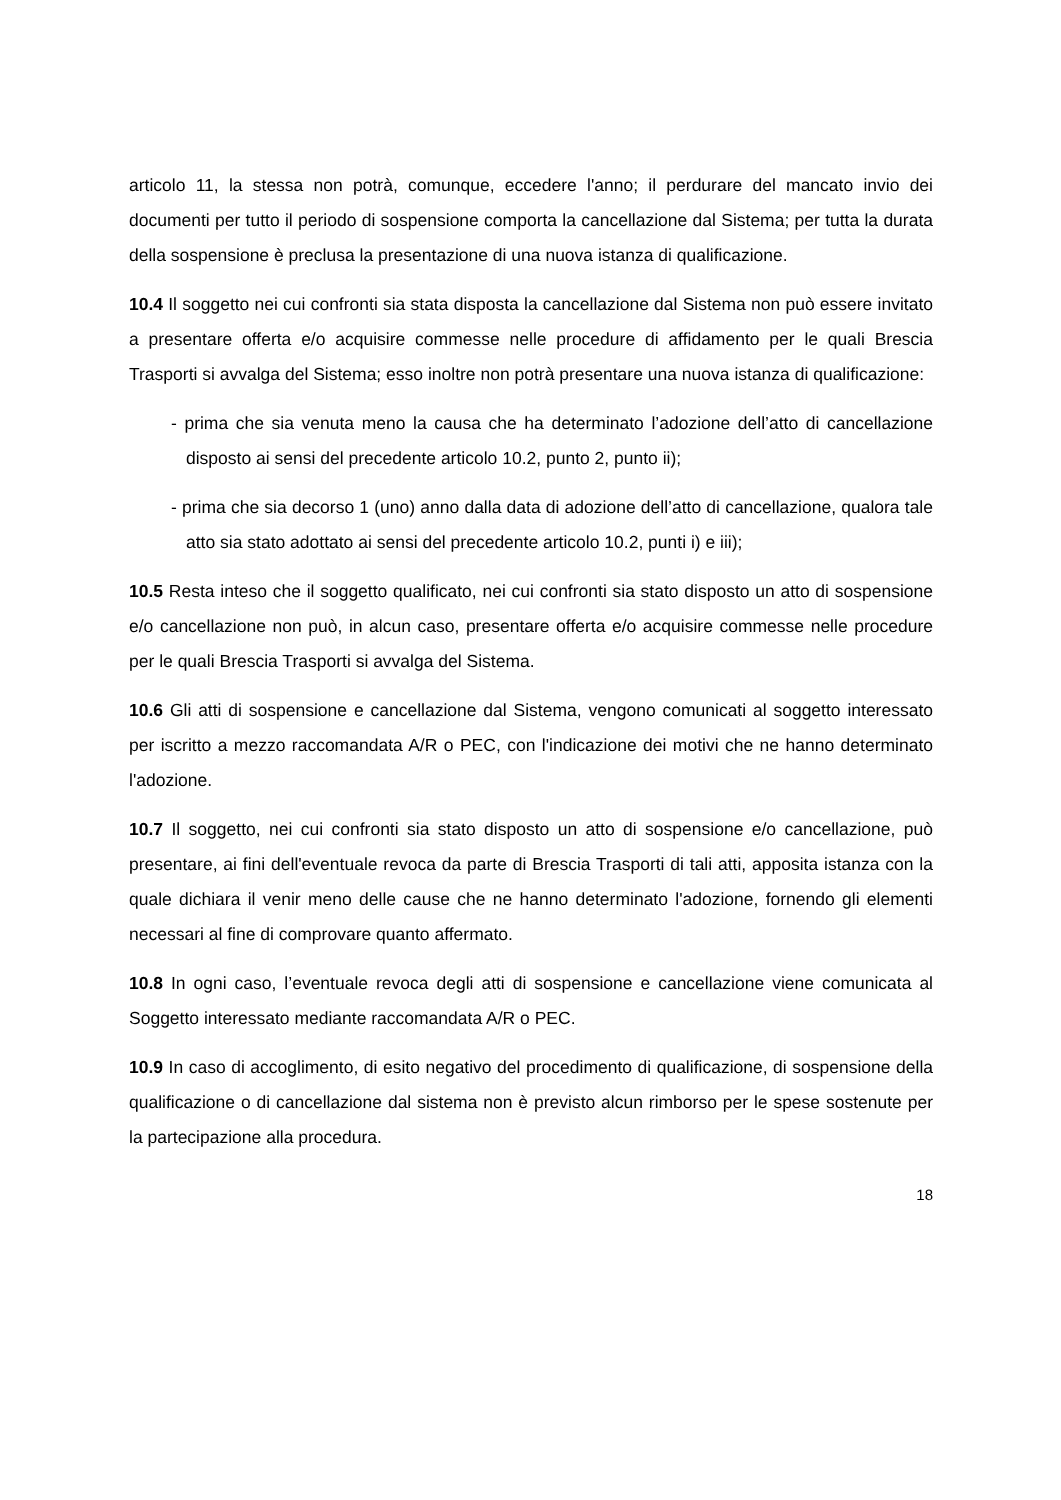articolo 11, la stessa non potrà, comunque, eccedere l'anno; il perdurare del mancato invio dei documenti per tutto il periodo di sospensione comporta la cancellazione dal Sistema; per tutta la durata della sospensione è preclusa la presentazione di una nuova istanza di qualificazione.
10.4 Il soggetto nei cui confronti sia stata disposta la cancellazione dal Sistema non può essere invitato a presentare offerta e/o acquisire commesse nelle procedure di affidamento per le quali Brescia Trasporti si avvalga del Sistema; esso inoltre non potrà presentare una nuova istanza di qualificazione:
- prima che sia venuta meno la causa che ha determinato l’adozione dell’atto di cancellazione disposto ai sensi del precedente articolo 10.2, punto 2, punto ii);
- prima che sia decorso 1 (uno) anno dalla data di adozione dell’atto di cancellazione, qualora tale atto sia stato adottato ai sensi del precedente articolo 10.2, punti i) e iii);
10.5 Resta inteso che il soggetto qualificato, nei cui confronti sia stato disposto un atto di sospensione e/o cancellazione non può, in alcun caso, presentare offerta e/o acquisire commesse nelle procedure per le quali Brescia Trasporti si avvalga del Sistema.
10.6 Gli atti di sospensione e cancellazione dal Sistema, vengono comunicati al soggetto interessato per iscritto a mezzo raccomandata A/R o PEC, con l'indicazione dei motivi che ne hanno determinato l'adozione.
10.7 Il soggetto, nei cui confronti sia stato disposto un atto di sospensione e/o cancellazione, può presentare, ai fini dell'eventuale revoca da parte di Brescia Trasporti di tali atti, apposita istanza con la quale dichiara il venir meno delle cause che ne hanno determinato l'adozione, fornendo gli elementi necessari al fine di comprovare quanto affermato.
10.8 In ogni caso, l’eventuale revoca degli atti di sospensione e cancellazione viene comunicata al Soggetto interessato mediante raccomandata A/R o PEC.
10.9 In caso di accoglimento, di esito negativo del procedimento di qualificazione, di sospensione della qualificazione o di cancellazione dal sistema non è previsto alcun rimborso per le spese sostenute per la partecipazione alla procedura.
18